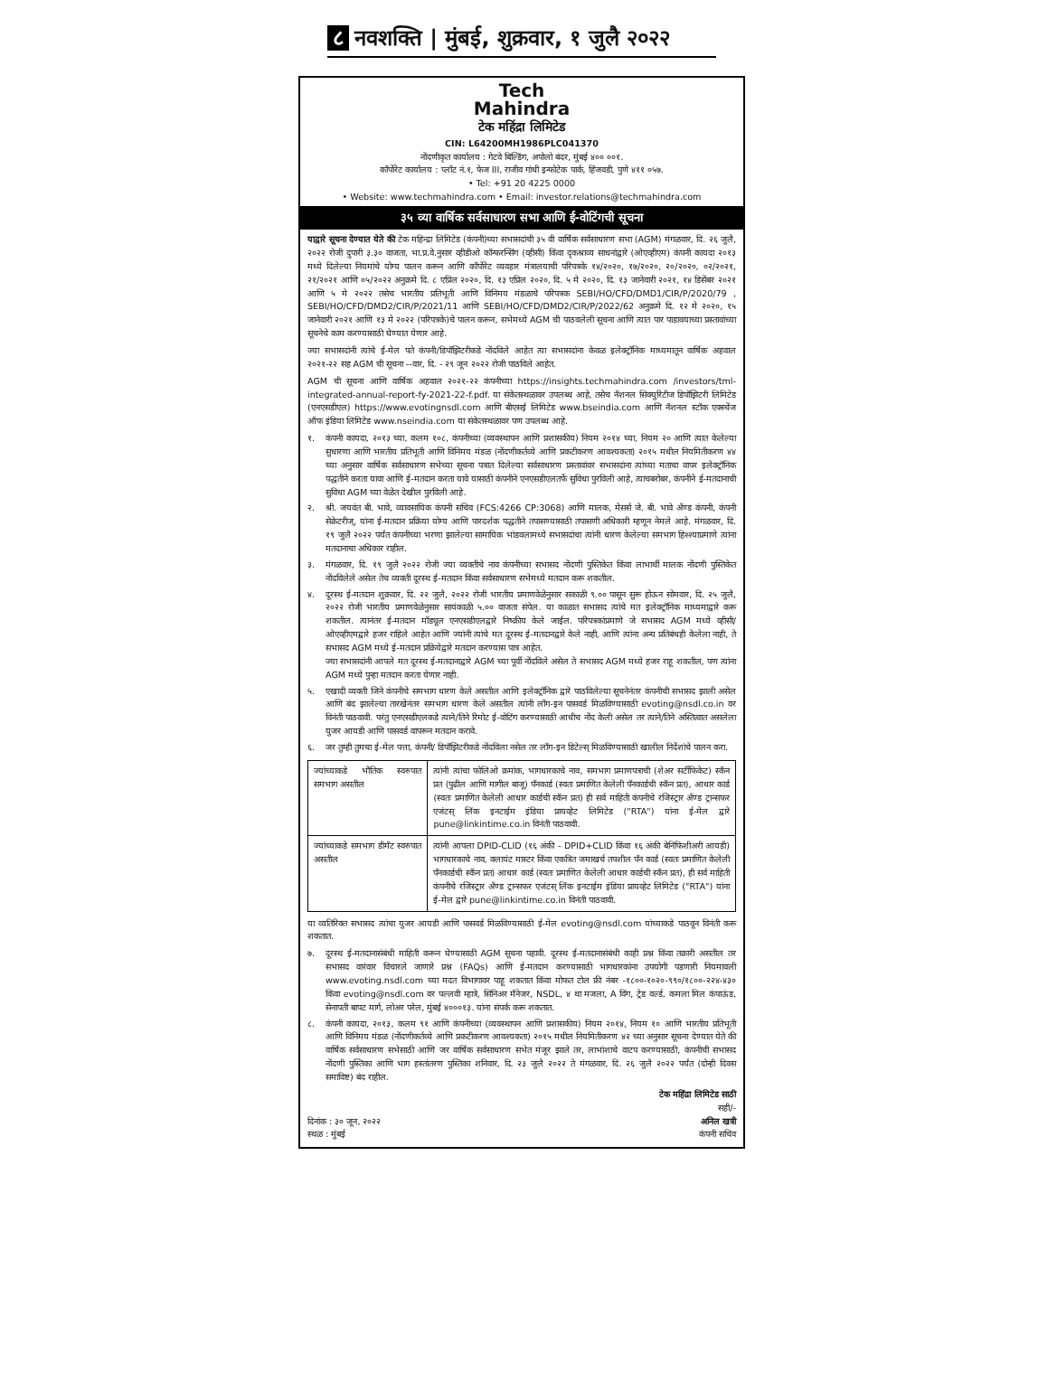८ नवशक्ति | मुंबई, शुक्रवार, १ जुलै २०२२
Tech
Mahindra
टेक महिंद्रा लिमिटेड
CIN: L64200MH1986PLC041370
नोंदणीकृत कार्यालय : गेटवे बिल्डिंग, अपोलो बंदर, मुंबई ४०० ००१.
कॉर्पोरेट कार्यालय : प्लॉट नं.१, फेज III, राजीव गांधी इन्फोटेक पार्क, हिंजवडी, पुणे ४११ ०५७.
• Tel: +91 20 4225 0000
• Website: www.techmahindra.com • Email: investor.relations@techmahindra.com
३५ व्या वार्षिक सर्वसाधारण सभा आणि ई-वोटिंगची सूचना
याद्वारे सूचना देण्यात येते की टेक महिन्द्रा लिमिटेड (कंपनी)च्या सभासदांची ३५ वी वार्षिक सर्वसाधारण सभा (AGM) मंगळवार, दि. २६ जुलै, २०२२ रोजी दुपारी ३.३० वाजता, भा.प्र.वे.नुसार व्हीडीओ कॉन्फरन्सिंग (व्हीसी) किंवा दृकश्राव्य साधनांद्वारे (ओएव्हीएम) कंपनी कायदा २०१३ मध्ये दिलेल्या नियमांचे योग्य पालन करून आणि कॉर्पोरेट व्यवहार मंत्रालयाची परिपत्रके १४/२०२०, १७/२०२०, २०/२०२०, ०२/२०२१, २१/२०२१ आणि ०५/२०२२ अनुक्रमे दि. ८ एप्रिल २०२०, दि. १३ एप्रिल २०२०, दि. ५ मे २०२०, दि. १३ जानेवारी २०२१, १४ डिसेंबर २०२१ आणि ५ मे २०२२ तसेच भारतीय प्रतिभूती आणि विनिमय मंडळाचे परिपत्रक SEBI/HO/CFD/DMD1/CIR/P/2020/79 , SEBI/HO/CFD/DMD2/CIR/P/2021/11 आणि SEBI/HO/CFD/DMD2/CIR/P/2022/62 अनुक्रमे दि. १२ मे २०२०, १५ जानेवारी २०२१ आणि १३ मे २०२२ (परिपत्रके)चे पालन करून, सभेमध्ये AGM ची पाठवलेली सूचना आणि त्यात पार पाडावयाच्या प्रस्तावांच्या सूचनेचे काम करण्यासाठी घेण्यात येणार आहे.
ज्या सभासदांनी त्यांचे ई-मेल पते कंपनी/डिपॉझिटरीकडे नोंदविले आहेत त्या सभासदांना केवळ इलेक्ट्रॉनिक माध्यमातून वार्षिक अहवाल २०२१-२२ सह AGM ची सूचना --वार, दि. - २९ जून २०२२ रोजी पाठविले आहेत.
AGM ची सूचना आणि वार्षिक अहवाल २०२१-२२ कंपनीच्या https://insights.techmahindra.com /investors/tml-integrated-annual-report-fy-2021-22-f.pdf. या संकेतस्थळावर उपलब्ध आहे, तसेच नॅशनल सिक्युरिटीज डिपॉझिटरी लिमिटेड (एनएसडीएल) https://www.evotingnsdl.com आणि बीएसई लिमिटेड www.bseindia.com आणि नॅशनल स्टॉक एक्स्चेंज ऑफ इंडिया लिमिटेड www.nseindia.com या संकेतस्थळावर पण उपलब्ध आहे.
१. कंपनी कायदा, २०१३ च्या, कलम १०८, कंपनीच्या (व्यवस्थापन आणि प्रशासकीय) नियम २०१४ च्या, नियम २० आणि त्यात केलेल्या सुधारणा आणि भारतीय प्रतिभूती आणि विनिमय मंडळ (नोंदणीकर्तव्ये आणि प्रकटीकरण आवश्यकता) २०१५ मधील नियमितीकरण ४४ च्या अनुसार वार्षिक सर्वसाधारण सभेच्या सूचना पत्रात दिलेल्या सर्वसाधारण प्रस्तावांवर सभासदांना त्यांच्या मताचा वापर इलेक्ट्रॉनिक पद्धतीने करता यावा आणि ई-मतदान करता यावे यासाठी कंपनीने एनएसडीएलतर्फे सुविधा पुरविली आहे, त्याचबरोबर, कंपनीने ई-मतदानाची सुविधा AGM च्या वेळेत देखील पुरविली आहे.
२. श्री. जयवंत बी. भावे, व्यावसायिक कंपनी सचिव (FCS:4266 CP:3068) आणि मालक, मेसर्स जे. बी. भावे अँण्ड कंपनी, कंपनी सेक्रेटरीज्, यांना ई-मतदान प्रक्रिया योग्य आणि पारदर्शक पद्धतीने तपासण्यासाठी तपासणी अधिकारी म्हणून नेमले आहे. मंगळवार, दि. १९ जुलै २०२२ पर्यंत कंपनीच्या भरणा झालेल्या सामायिक भांडवलामध्ये सभासदांचा त्यांनी धारण केलेल्या समभाग हिश्श्याप्रमाणे त्यांना मतदानाचा अधिकार राहील.
३. मंगळवार, दि. १९ जुलै २०२२ रोजी ज्या व्यक्तीचे नाव कंपनीच्या सभासद नोंदणी पुस्तिकेत किंवा लाभार्थी मालक नोंदणी पुस्तिकेत नोंदविलेले असेल तेच व्यक्ती दूरस्थ ई-मतदान किंवा सर्वसाधारण सभेमध्ये मतदान करू शकतील.
४. दूरस्थ ई-मतदान शुक्रवार, दि. २२ जुलै, २०२२ रोजी भारतीय प्रमाणवेळेनुसार सकाळी ९.०० पासून सुरू होऊन सोमवार, दि. २५ जुलै, २०२२ रोजी भारतीय प्रमाणवेळेनुसार सायंकाळी ५.०० वाजता संपेल. या काळात सभासद त्यांचे मत इलेक्ट्रॉनिक माध्यमाद्वारे करू शकतील. त्यानंतर ई-मतदान मॉड्यूल एनएसडीएलद्वारे निष्क्रीय केले जाईल. परिपत्रकांप्रमाणे जे सभासद AGM मध्ये व्हीसी/ओएव्हीएमद्वारे हजर राहिले आहेत आणि ज्यांनी त्यांचे मत दूरस्थ ई-मतदानद्वारे केले नाही, आणि त्यांना अन्य प्रतिबंधही केलेला नाही, ते सभासद AGM मध्ये ई-मतदान प्रक्रियेद्वारे मतदान करण्यास पात्र आहेत.
ज्या सभासदांनी आपले मत दूरस्थ ई-मतदानाद्वारे AGM च्या पूर्वी नोंदविले असेल ते सभासद AGM मध्ये हजर राहू शकतील, पण त्यांना AGM मध्ये पुन्हा मतदान करता येणार नाही.
५. एखादी व्यक्ती जिने कंपनीचे समभाग धारण केले असतील आणि इलेक्ट्रॉनिक द्वारे पाठविलेल्या सूचनेनंतर कंपनीची सभासद झाली असेल आणि बंद झालेल्या तारखेनंतर समभाग धारण केले असतील त्यांनी लॉग-इन पासवर्ड मिळविण्यासाठी evoting@nsdl.co.in वर विनंती पाठवावी. परंतु एनएसडीएलकडे त्याने/तिने रिमोट ई-वोटिंग करण्यासाठी आधीच नोंद केली असेल तर त्याने/तिने अस्तित्वात असलेला युजर आयडी आणि पासवर्ड वापरून मतदान करावे.
६. जर तुम्ही तुमचा ई-मेल पत्ता, कंपनी/ डिपॉझिटरीकडे नोंदविला नसेल तर लॉग-इन डिटेल्स् मिळविण्यासाठी खालील निर्देशांचे पालन करा.
| ज्यांच्याकडे भौतिक स्वरुपात समभाग असतील | त्यांनी त्यांचा फोलिओ क्रमांक, भागधारकाचे नाव, समभाग प्रमाणपत्राची (शेअर सर्टीफिकेट) स्कॅन प्रत (पुढील आणि मागील बाजू) पॅनकार्ड (स्वतः प्रमाणित केलेली पॅनकार्डची स्कॅन प्रत), आधार कार्ड (स्वतः प्रमाणित केलेली आधार कार्डची स्कॅन प्रत) ही सर्व माहिती कंपनीचे रजिस्ट्रार अँण्ड ट्रान्सफर एजंटस् लिंक इनटाईम इंडिया प्रायव्हेट लिमिटेड ("RTA") यांना ई-मेल द्वारे pune@linkintime.co.in विनंती पाठवावी. |
| ज्यांच्याकडे समभाग डीमॅट स्वरुपात असतील | त्यांनी आपला DPID-CLID (१६ अंकी - DPID+CLID किंवा १६ अंकी बेनिफिशीअरी आयडी) भागधारकाचे नाव, क्लायंट मास्टर किंवा एकत्रित जमाखर्च तपशील पॅन कार्ड (स्वतः प्रमाणित केलेली पॅनकार्डची स्कॅन प्रत) आधार कार्ड (स्वतः प्रमाणित केलेली आधार कार्डची स्कॅन प्रत), ही सर्व माहिती कंपनीचे रजिस्ट्रार अँण्ड ट्रान्सफर एजंटस् लिंक इनटाईम इंडिया प्रायव्हेट लिमिटेड ("RTA") यांना ई-मेल द्वारे pune@linkintime.co.in विनंती पाठवावी. |
या व्यतिरिक्त सभासद त्यांचा युजर आयडी आणि पासवर्ड मिळविण्यासाठी ई-मेल evoting@nsdl.com यांच्याकडे पाठवून विनंती करू शकतात.
७. दूरस्थ ई-मतदानासंबंधी माहिती करून घेण्यासाठी AGM सूचना पहावी. दूरस्थ ई-मतदानासंबंधी काही प्रश्न किंवा तक्रारी असतील तर सभासद वारंवार विचारले जाणारे प्रश्न (FAQs) आणि ई-मतदान करण्यासाठी भागधारकांना उपयोगी पडणारी नियमावली www.evoting.nsdl.com च्या मदत विभागावर पाहू शकतात किंवा मोफत टोल फ्री नंबर -१८००-१०२०-९९०/१८००-२२४-४३० किंवा evoting@nsdl.com वर पल्लवी म्हात्रे, सिनिअर मॅनेजर, NSDL, ४ था मजला, A विंग, ट्रेड वर्ल्ड, कमला मिल कंपाऊंड, सेनापती बापट मार्ग, लोअर परेल, मुंबई ४०००१३. यांना संपर्क करू शकतात.
८. कंपनी कायदा, २०१३, कलम ९१ आणि कंपनीच्या (व्यवस्थापन आणि प्रशासकीय) नियम २०१४, नियम १० आणि भारतीय प्रतिभूती आणि विनिमय मंडळ (नोंदणीकर्तव्ये आणि प्रकटीकरण आवश्यकता) २०१५ मधील नियमितीकरण ४२ च्या अनुसार सूचना देण्यात येते की वार्षिक सर्वसाधारण सभेसाठी आणि जर वार्षिक सर्वसाधारण सभेत मंजूर झाले तर, लाभांशाचे वाटप करण्यासाठी, कंपनीची सभासद नोंदणी पुस्तिका आणि भाग हस्तांतरण पुस्तिका शनिवार, दि. २३ जुलै २०२२ ते मंगळवार, दि. २६ जुलै २०२२ पर्यंत (दोन्ही दिवस समाविष्ट) बंद राहील.
दिनांक : ३० जून, २०२२
स्थळ : मुंबई
टेक महिंद्रा लिमिटेड साठी
सही/-
अनिल खत्री
कंपनी सचिव